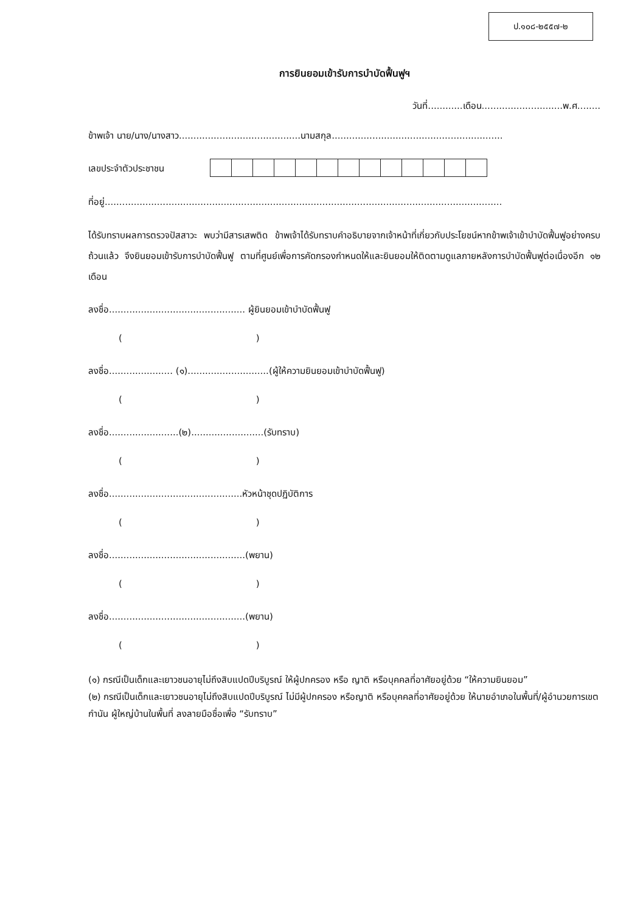ป.๑๐๘-๒๕๕๗-๒
การยินยอมเข้ารับการบำบัดฟื้นฟูฯ
วันที่............เดือน............................พ.ศ........
ข้าพเจ้า นาย/นาง/นางสาว..........................................นามสกุล...........................................................
เลขประจำตัวประชาชน
ที่อยู่.........................................................................................................................................
ได้รับทราบผลการตรวจปัสสาวะ พบว่ามีสารเสพติด ข้าพเจ้าได้รับทราบคำอธิบายจากเจ้าหน้าที่เกี่ยวกับประโยชน์หากข้าพเจ้าเข้าบำบัดฟื้นฟูอย่างครบถ้วนแล้ว จึงยินยอมเข้ารับการบำบัดฟื้นฟู ตามที่ศูนย์เพื่อการคัดกรองกำหนดให้และยินยอมให้ติดตามดูแลภายหลังการบำบัดฟื้นฟูต่อเนื่องอีก ๑๒ เดือน
ลงชื่อ............................................... ผู้ยินยอมเข้าบำบัดฟื้นฟู
( )
ลงชื่อ...................... (๑)............................(ผู้ให้ความยินยอมเข้าบำบัดฟื้นฟู)
( )
ลงชื่อ........................(๒).........................(รับทราบ)
( )
ลงชื่อ..............................................หัวหน้าชุดปฏิบัติการ
( )
ลงชื่อ...............................................(พยาน)
( )
ลงชื่อ...............................................(พยาน)
( )
(๑) กรณีเป็นเด็กและเยาวชนอายุไม่ถึงสิบแปดปีบริบูรณ์ ให้ผู้ปกครอง หรือ ญาติ หรือบุคคลที่อาศัยอยู่ด้วย “ให้ความยินยอม”
(๒) กรณีเป็นเด็กและเยาวชนอายุไม่ถึงสิบแปดปีบริบูรณ์ ไม่มีผู้ปกครอง หรือญาติ หรือบุคคลที่อาศัยอยู่ด้วย ให้นายอำเภอในพื้นที่/ผู้อำนวยการเขต กำนัน ผู้ใหญ่บ้านในพื้นที่ ลงลายมือชื่อเพื่อ “รับทราบ”